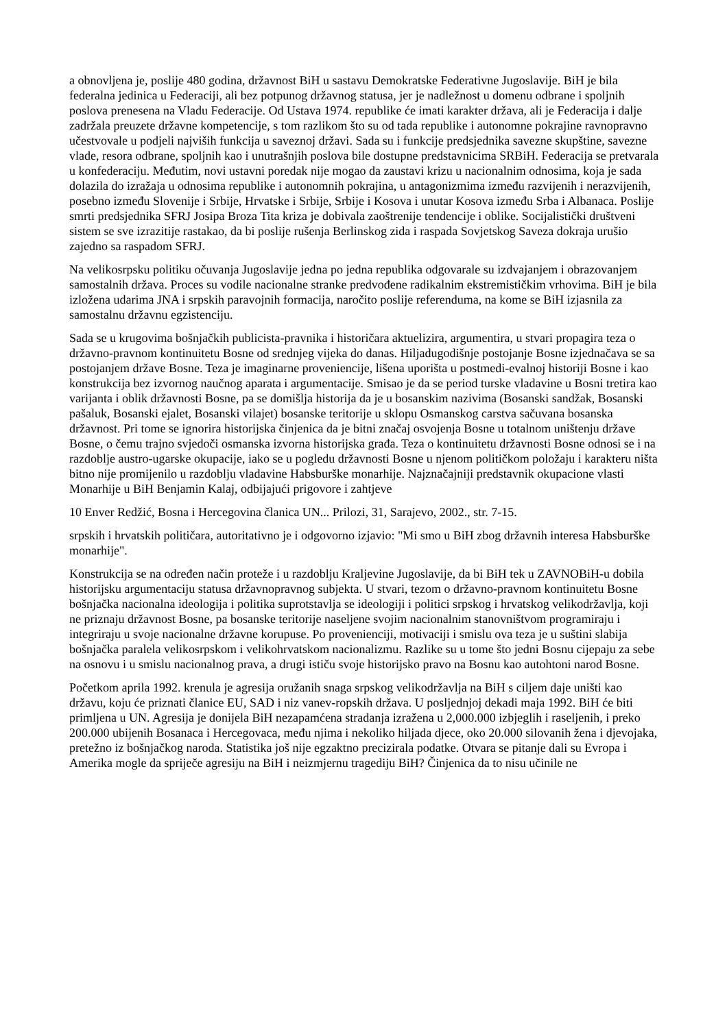a obnovljena je, poslije 480 godina, državnost BiH u sastavu Demokratske Federativne Jugoslavije. BiH je bila federalna jedinica u Federaciji, ali bez potpunog državnog statusa, jer je nadležnost u domenu odbrane i spoljnih poslova prenesena na Vladu Federacije. Od Ustava 1974. republike će imati karakter država, ali je Federacija i dalje zadržala preuzete državne kompetencije, s tom razlikom što su od tada republike i autonomne pokrajine ravnopravno učestvovale u podjeli najviših funkcija u saveznoj državi. Sada su i funkcije predsjednika savezne skupštine, savezne vlade, resora odbrane, spoljnih kao i unutrašnjih poslova bile dostupne predstavnicima SRBiH. Federacija se pretvarala u konfederaciju. Međutim, novi ustavni poredak nije mogao da zaustavi krizu u nacionalnim odnosima, koja je sada dolazila do izražaja u odnosima republike i autonomnih pokrajina, u antagonizmima između razvijenih i nerazvijenih, posebno između Slovenije i Srbije, Hrvatske i Srbije, Srbije i Kosova i unutar Kosova između Srba i Albanaca. Poslije smrti predsjednika SFRJ Josipa Broza Tita kriza je dobivala zaoštrenije tendencije i oblike. Socijalistički društveni sistem se sve izrazitije rastakao, da bi poslije rušenja Berlinskog zida i raspada Sovjetskog Saveza dokraja urušio zajedno sa raspadom SFRJ.
Na velikosrpsku politiku očuvanja Jugoslavije jedna po jedna republika odgovarale su izdvajanjem i obrazovanjem samostalnih država. Proces su vodile nacionalne stranke predvođene radikalnim ekstremističkim vrhovima. BiH je bila izložena udarima JNA i srpskih paravojnih formacija, naročito poslije referenduma, na kome se BiH izjasnila za samostalnu državnu egzistenciju.
Sada se u krugovima bošnjačkih publicista-pravnika i historičara aktuelizira, argumentira, u stvari propagira teza o državno-pravnom kontinuitetu Bosne od srednjeg vijeka do danas. Hiljadugodišnje postojanje Bosne izjednačava se sa postojanjem države Bosne. Teza je imaginarne proveniencije, lišena uporišta u postmedi-evalnoj historiji Bosne i kao konstrukcija bez izvornog naučnog aparata i argumentacije. Smisao je da se period turske vladavine u Bosni tretira kao varijanta i oblik državnosti Bosne, pa se domišlja historija da je u bosanskim nazivima (Bosanski sandžak, Bosanski pašaluk, Bosanski ejalet, Bosanski vilajet) bosanske teritorije u sklopu Osmanskog carstva sačuvana bosanska državnost. Pri tome se ignorira historijska činjenica da je bitni značaj osvojenja Bosne u totalnom uništenju države Bosne, o čemu trajno svjedoči osmanska izvorna historijska građa. Teza o kontinuitetu državnosti Bosne odnosi se i na razdoblje austro-ugarske okupacije, iako se u pogledu državnosti Bosne u njenom političkom položaju i karakteru ništa bitno nije promijenilo u razdoblju vladavine Habsburške monarhije. Najznačajniji predstavnik okupacione vlasti Monarhije u BiH Benjamin Kalaj, odbijajući prigovore i zahtjeve
10 Enver Redžić, Bosna i Hercegovina članica UN... Prilozi, 31, Sarajevo, 2002., str. 7-15.
srpskih i hrvatskih političara, autoritativno je i odgovorno izjavio: "Mi smo u BiH zbog državnih interesa Habsburške monarhije".
Konstrukcija se na određen način proteže i u razdoblju Kraljevine Jugoslavije, da bi BiH tek u ZAVNOBiH-u dobila historijsku argumentaciju statusa državnopravnog subjekta. U stvari, tezom o državno-pravnom kontinuitetu Bosne bošnjačka nacionalna ideologija i politika suprotstavlja se ideologiji i politici srpskog i hrvatskog velikodržavlja, koji ne priznaju državnost Bosne, pa bosanske teritorije naseljene svojim nacionalnim stanovništvom programiraju i integriraju u svoje nacionalne državne korupuse. Po provenienciji, motivaciji i smislu ova teza je u suštini slabija bošnjačka paralela velikosrpskom i velikohrvatskom nacionalizmu. Razlike su u tome što jedni Bosnu cijepaju za sebe na osnovu i u smislu nacionalnog prava, a drugi ističu svoje historijsko pravo na Bosnu kao autohtoni narod Bosne.
Početkom aprila 1992. krenula je agresija oružanih snaga srpskog velikodržavlja na BiH s ciljem daje uništi kao državu, koju će priznati članice EU, SAD i niz vanev-ropskih država. U posljednjoj dekadi maja 1992. BiH će biti primljena u UN. Agresija je donijela BiH nezapamćena stradanja izražena u 2,000.000 izbjeglih i raseljenih, i preko 200.000 ubijenih Bosanaca i Hercegovaca, među njima i nekoliko hiljada djece, oko 20.000 silovanih žena i djevojaka, pretežno iz bošnjačkog naroda. Statistika još nije egzaktno precizirala podatke. Otvara se pitanje dali su Evropa i Amerika mogle da spriječe agresiju na BiH i neizmjernu tragediju BiH? Činjenica da to nisu učinile ne